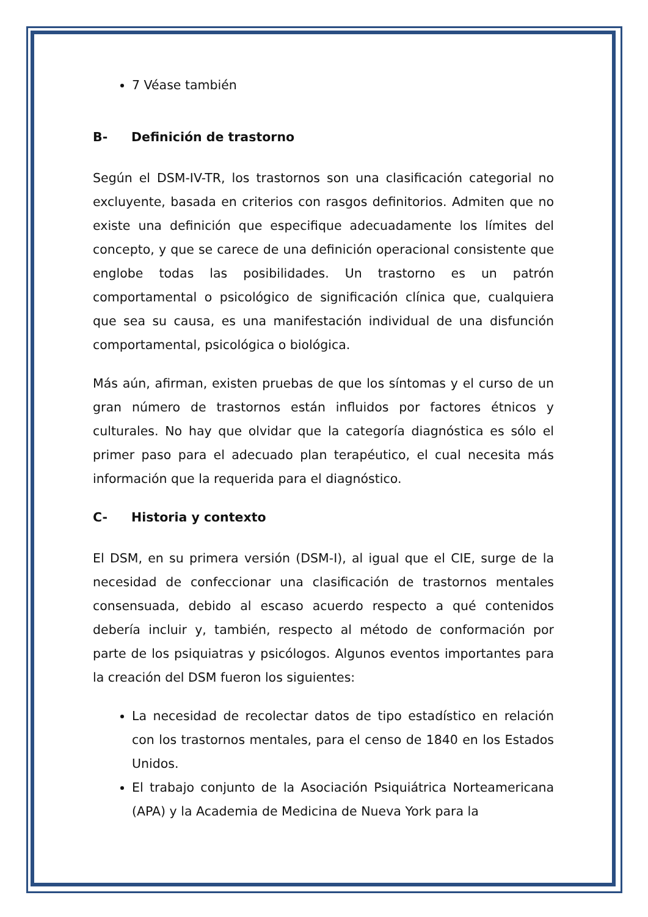7 Véase también
B- Definición de trastorno
Según el DSM-IV-TR, los trastornos son una clasificación categorial no excluyente, basada en criterios con rasgos definitorios. Admiten que no existe una definición que especifique adecuadamente los límites del concepto, y que se carece de una definición operacional consistente que englobe todas las posibilidades. Un trastorno es un patrón comportamental o psicológico de significación clínica que, cualquiera que sea su causa, es una manifestación individual de una disfunción comportamental, psicológica o biológica.
Más aún, afirman, existen pruebas de que los síntomas y el curso de un gran número de trastornos están influidos por factores étnicos y culturales. No hay que olvidar que la categoría diagnóstica es sólo el primer paso para el adecuado plan terapéutico, el cual necesita más información que la requerida para el diagnóstico.
C- Historia y contexto
El DSM, en su primera versión (DSM-I), al igual que el CIE, surge de la necesidad de confeccionar una clasificación de trastornos mentales consensuada, debido al escaso acuerdo respecto a qué contenidos debería incluir y, también, respecto al método de conformación por parte de los psiquiatras y psicólogos. Algunos eventos importantes para la creación del DSM fueron los siguientes:
La necesidad de recolectar datos de tipo estadístico en relación con los trastornos mentales, para el censo de 1840 en los Estados Unidos.
El trabajo conjunto de la Asociación Psiquiátrica Norteamericana (APA) y la Academia de Medicina de Nueva York para la